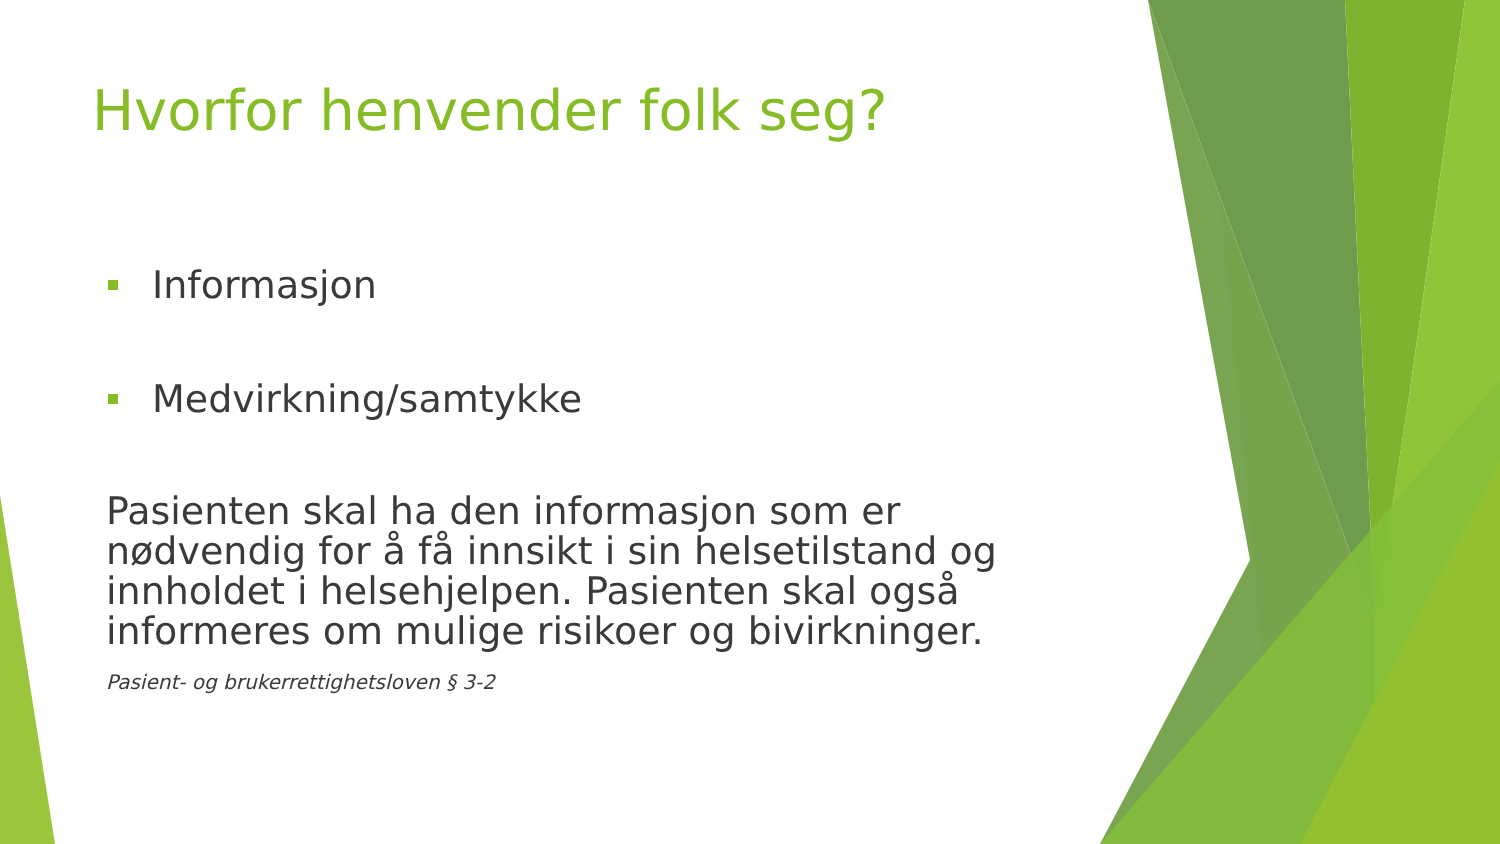Hvorfor henvender folk seg?
Informasjon
Medvirkning/samtykke
Pasienten skal ha den informasjon som er nødvendig for å få innsikt i sin helsetilstand og innholdet i helsehjelpen. Pasienten skal også informeres om mulige risikoer og bivirkninger.
Pasient- og brukerrettighetsloven § 3-2